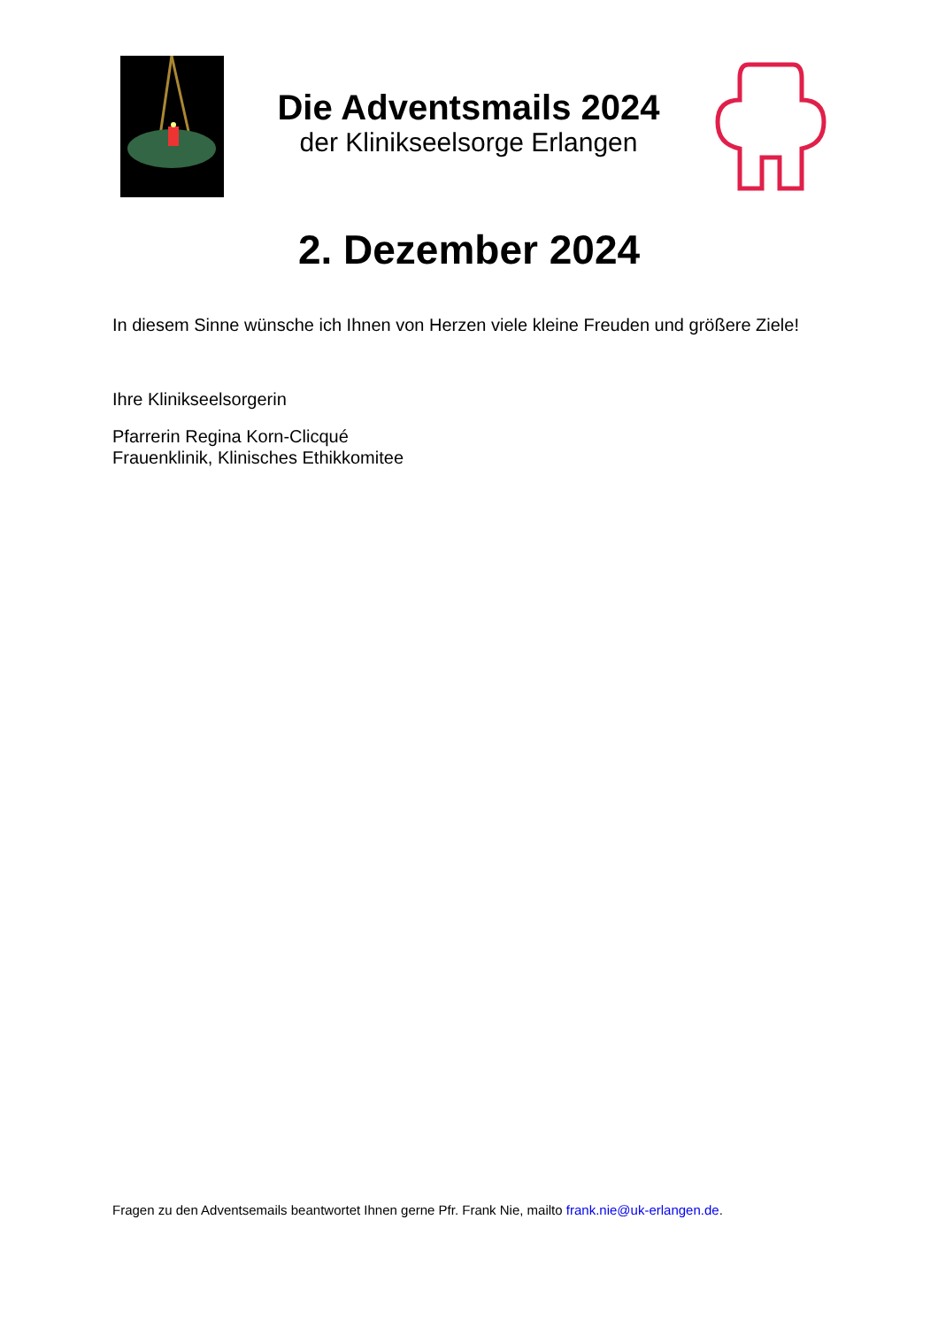Die Adventsmails 2024
der Klinikseelsorge Erlangen
2. Dezember 2024
In diesem Sinne wünsche ich Ihnen von Herzen viele kleine Freuden und größere Ziele!
Ihre Klinikseelsorgerin
Pfarrerin Regina Korn-Clicqué
Frauenklinik, Klinisches Ethikkomitee
Fragen zu den Adventsemails beantwortet Ihnen gerne Pfr. Frank Nie, mailto frank.nie@uk-erlangen.de.